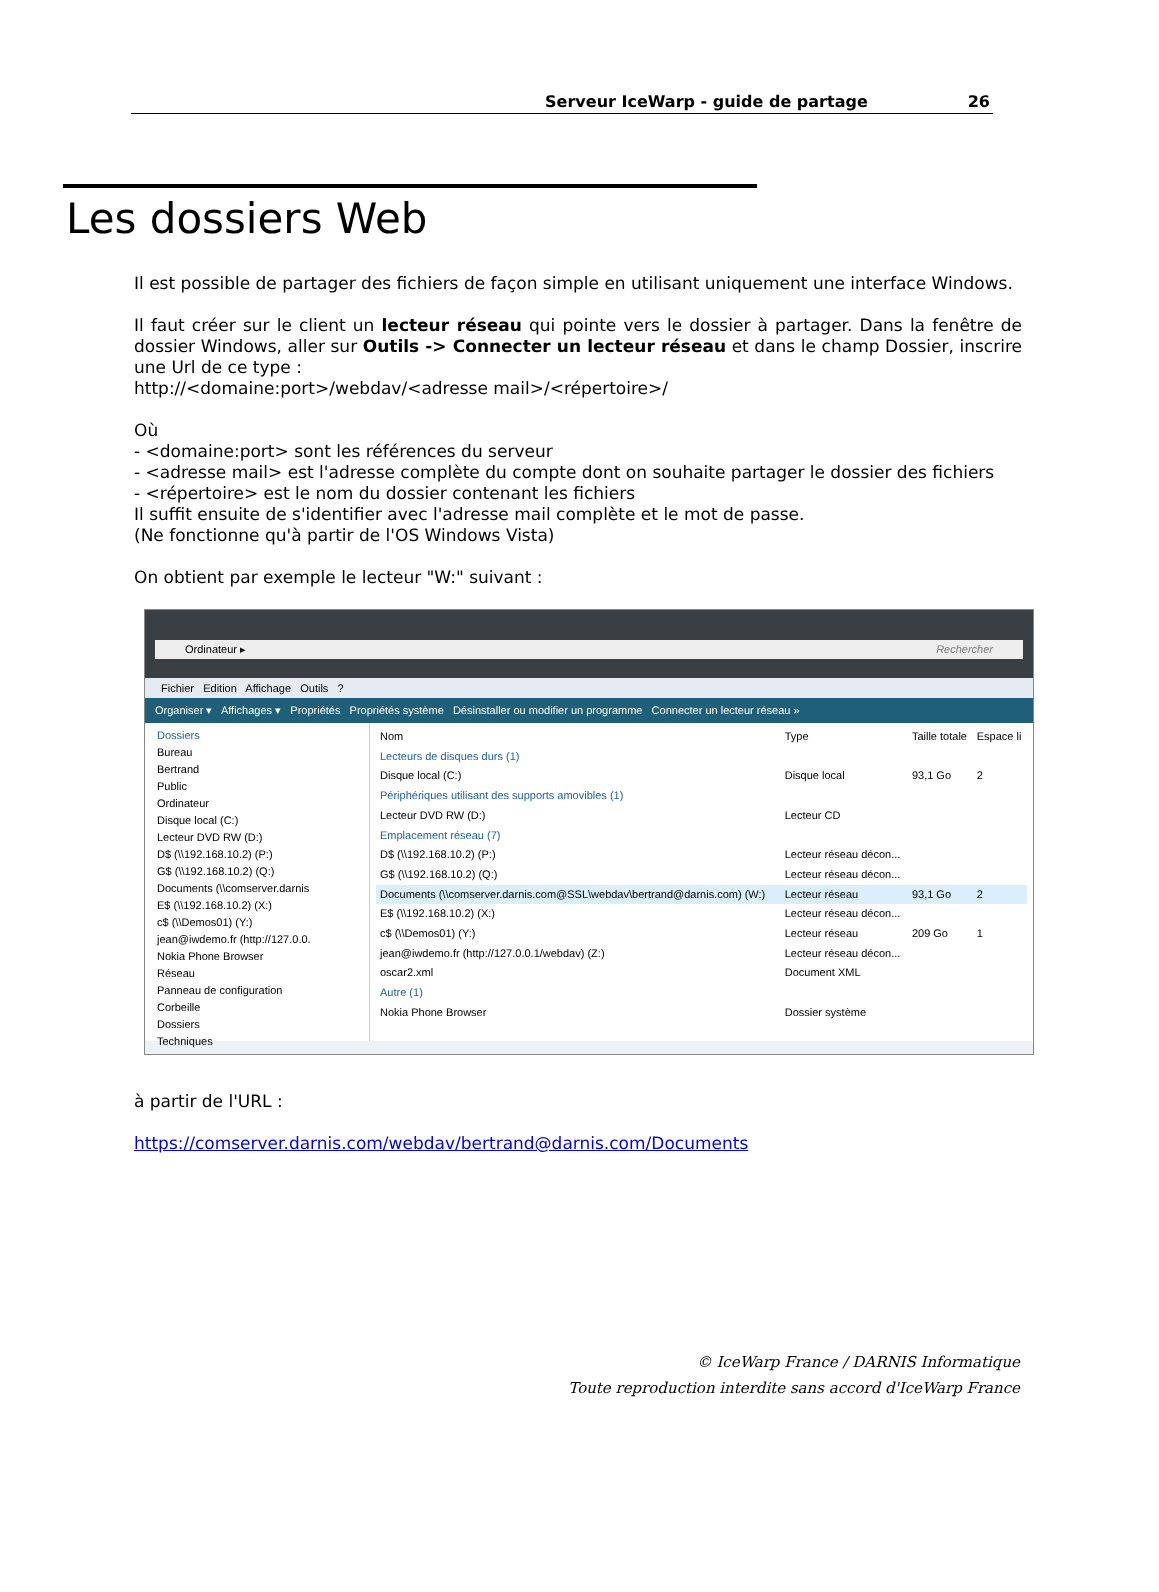Serveur IceWarp - guide de partage 26
Les dossiers Web
Il est possible de partager des fichiers de façon simple en utilisant uniquement une interface Windows.
Il faut créer sur le client un lecteur réseau qui pointe vers le dossier à partager. Dans la fenêtre de dossier Windows, aller sur Outils -> Connecter un lecteur réseau et dans le champ Dossier, inscrire une Url de ce type :
http://<domaine:port>/webdav/<adresse mail>/<répertoire>/
Où
- <domaine:port> sont les références du serveur
- <adresse mail> est l'adresse complète du compte dont on souhaite partager le dossier des fichiers
- <répertoire> est le nom du dossier contenant les fichiers
Il suffit ensuite de s'identifier avec l'adresse mail complète et le mot de passe.
(Ne fonctionne qu'à partir de l'OS Windows Vista)
On obtient par exemple le lecteur "W:" suivant :
Ordinateur ▸ Rechercher
Fichier Edition Affichage Outils ?
Organiser ▾ Affichages ▾ Propriétés Propriétés système Désinstaller ou modifier un programme Connecter un lecteur réseau »
Dossiers
Bureau
Bertrand
Public
Ordinateur
Disque local (C:)
Lecteur DVD RW (D:)
D$ (\\192.168.10.2) (P:)
G$ (\\192.168.10.2) (Q:)
Documents (\\comserver.darnis
E$ (\\192.168.10.2) (X:)
c$ (\\Demos01) (Y:)
jean@iwdemo.fr (http://127.0.0.
Nokia Phone Browser
Réseau
Panneau de configuration
Corbeille
Dossiers
Techniques
| Nom | Type | Taille totale | Espace li |
| --- | --- | --- | --- |
| Lecteurs de disques durs (1) | | | |
| Disque local (C:) | Disque local | 93,1 Go | 2 |
| Périphériques utilisant des supports amovibles (1) | | | |
| Lecteur DVD RW (D:) | Lecteur CD | | |
| Emplacement réseau (7) | | | |
| D$ (\\192.168.10.2) (P:) | Lecteur réseau décon... | | |
| G$ (\\192.168.10.2) (Q:) | Lecteur réseau décon... | | |
| Documents (\\comserver.darnis.com@SSL\webdav\bertrand@darnis.com) (W:) | Lecteur réseau | 93,1 Go | 2 |
| E$ (\\192.168.10.2) (X:) | Lecteur réseau décon... | | |
| c$ (\\Demos01) (Y:) | Lecteur réseau | 209 Go | 1 |
| jean@iwdemo.fr (http://127.0.0.1/webdav) (Z:) | Lecteur réseau décon... | | |
| oscar2.xml | Document XML | | |
| Autre (1) | | | |
| Nokia Phone Browser | Dossier système | | |
à partir de l'URL :
https://comserver.darnis.com/webdav/bertrand@darnis.com/Documents
© IceWarp France / DARNIS Informatique
Toute reproduction interdite sans accord d'IceWarp France